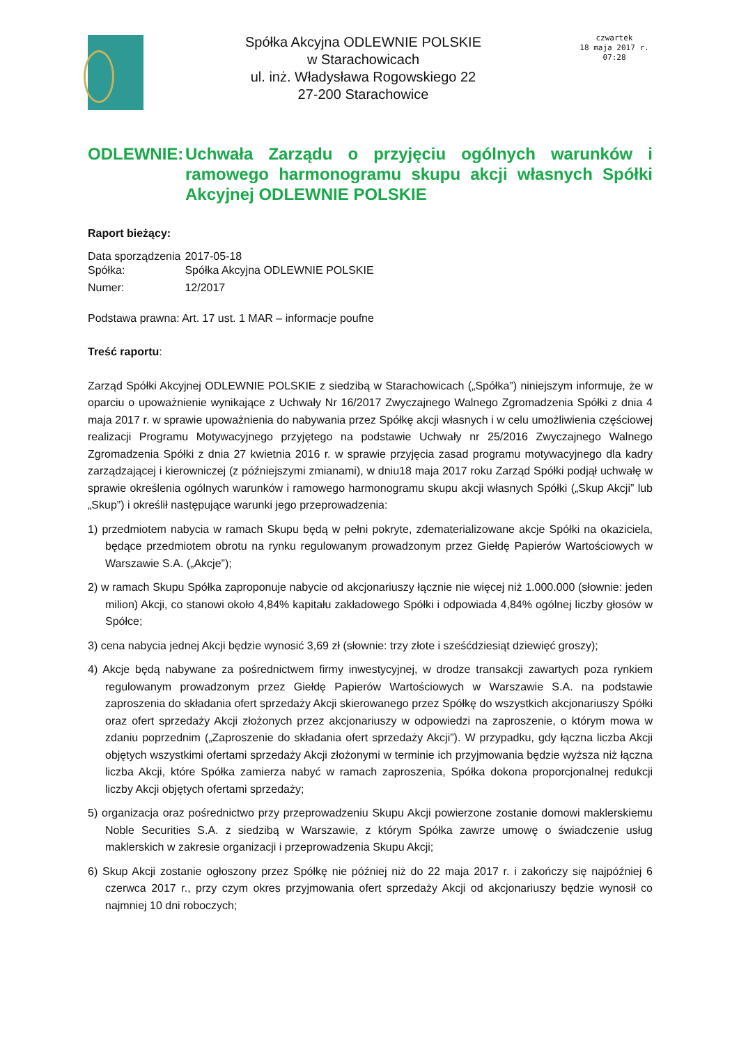Spółka Akcyjna ODLEWNIE POLSKIE
w Starachowicach
ul. inż. Władysława Rogowskiego 22
27-200 Starachowice
czwartek
18 maja 2017 r.
07:28
ODLEWNIE: Uchwała Zarządu o przyjęciu ogólnych warunków i ramowego harmonogramu skupu akcji własnych Spółki Akcyjnej ODLEWNIE POLSKIE
Raport bieżący:
| Data sporządzenia | 2017-05-18 |
| Spółka: | Spółka Akcyjna ODLEWNIE POLSKIE |
| Numer: | 12/2017 |
Podstawa prawna: Art. 17 ust. 1 MAR – informacje poufne
Treść raportu:
Zarząd Spółki Akcyjnej ODLEWNIE POLSKIE z siedzibą w Starachowicach („Spółka”) niniejszym informuje, że w oparciu o upoważnienie wynikające z Uchwały Nr 16/2017 Zwyczajnego Walnego Zgromadzenia Spółki z dnia 4 maja 2017 r. w sprawie upoważnienia do nabywania przez Spółkę akcji własnych i w celu umożliwienia częściowej realizacji Programu Motywacyjnego przyjętego na podstawie Uchwały nr 25/2016 Zwyczajnego Walnego Zgromadzenia Spółki z dnia 27 kwietnia 2016 r. w sprawie przyjęcia zasad programu motywacyjnego dla kadry zarządzającej i kierowniczej (z późniejszymi zmianami), w dniu18 maja 2017 roku Zarząd Spółki podjął uchwałę w sprawie określenia ogólnych warunków i ramowego harmonogramu skupu akcji własnych Spółki („Skup Akcji” lub „Skup”) i określił następujące warunki jego przeprowadzenia:
1) przedmiotem nabycia w ramach Skupu będą w pełni pokryte, zdematerializowane akcje Spółki na okaziciela, będące przedmiotem obrotu na rynku regulowanym prowadzonym przez Giełdę Papierów Wartościowych w Warszawie S.A. („Akcje”);
2) w ramach Skupu Spółka zaproponuje nabycie od akcjonariuszy łącznie nie więcej niż 1.000.000 (słownie: jeden milion) Akcji, co stanowi około 4,84% kapitału zakładowego Spółki i odpowiada 4,84% ogólnej liczby głosów w Spółce;
3) cena nabycia jednej Akcji będzie wynosić 3,69 zł (słownie: trzy złote i sześćdziesiąt dziewięć groszy);
4) Akcje będą nabywane za pośrednictwem firmy inwestycyjnej, w drodze transakcji zawartych poza rynkiem regulowanym prowadzonym przez Giełdę Papierów Wartościowych w Warszawie S.A. na podstawie zaproszenia do składania ofert sprzedaży Akcji skierowanego przez Spółkę do wszystkich akcjonariuszy Spółki oraz ofert sprzedaży Akcji złożonych przez akcjonariuszy w odpowiedzi na zaproszenie, o którym mowa w zdaniu poprzednim („Zaproszenie do składania ofert sprzedaży Akcji”). W przypadku, gdy łączna liczba Akcji objętych wszystkimi ofertami sprzedaży Akcji złożonymi w terminie ich przyjmowania będzie wyższa niż łączna liczba Akcji, które Spółka zamierza nabyć w ramach zaproszenia, Spółka dokona proporcjonalnej redukcji liczby Akcji objętych ofertami sprzedaży;
5) organizacja oraz pośrednictwo przy przeprowadzeniu Skupu Akcji powierzone zostanie domowi maklerskiemu Noble Securities S.A. z siedzibą w Warszawie, z którym Spółka zawrze umowę o świadczenie usług maklerskich w zakresie organizacji i przeprowadzenia Skupu Akcji;
6) Skup Akcji zostanie ogłoszony przez Spółkę nie później niż do 22 maja 2017 r. i zakończy się najpóźniej 6 czerwca 2017 r., przy czym okres przyjmowania ofert sprzedaży Akcji od akcjonariuszy będzie wynosił co najmniej 10 dni roboczych;